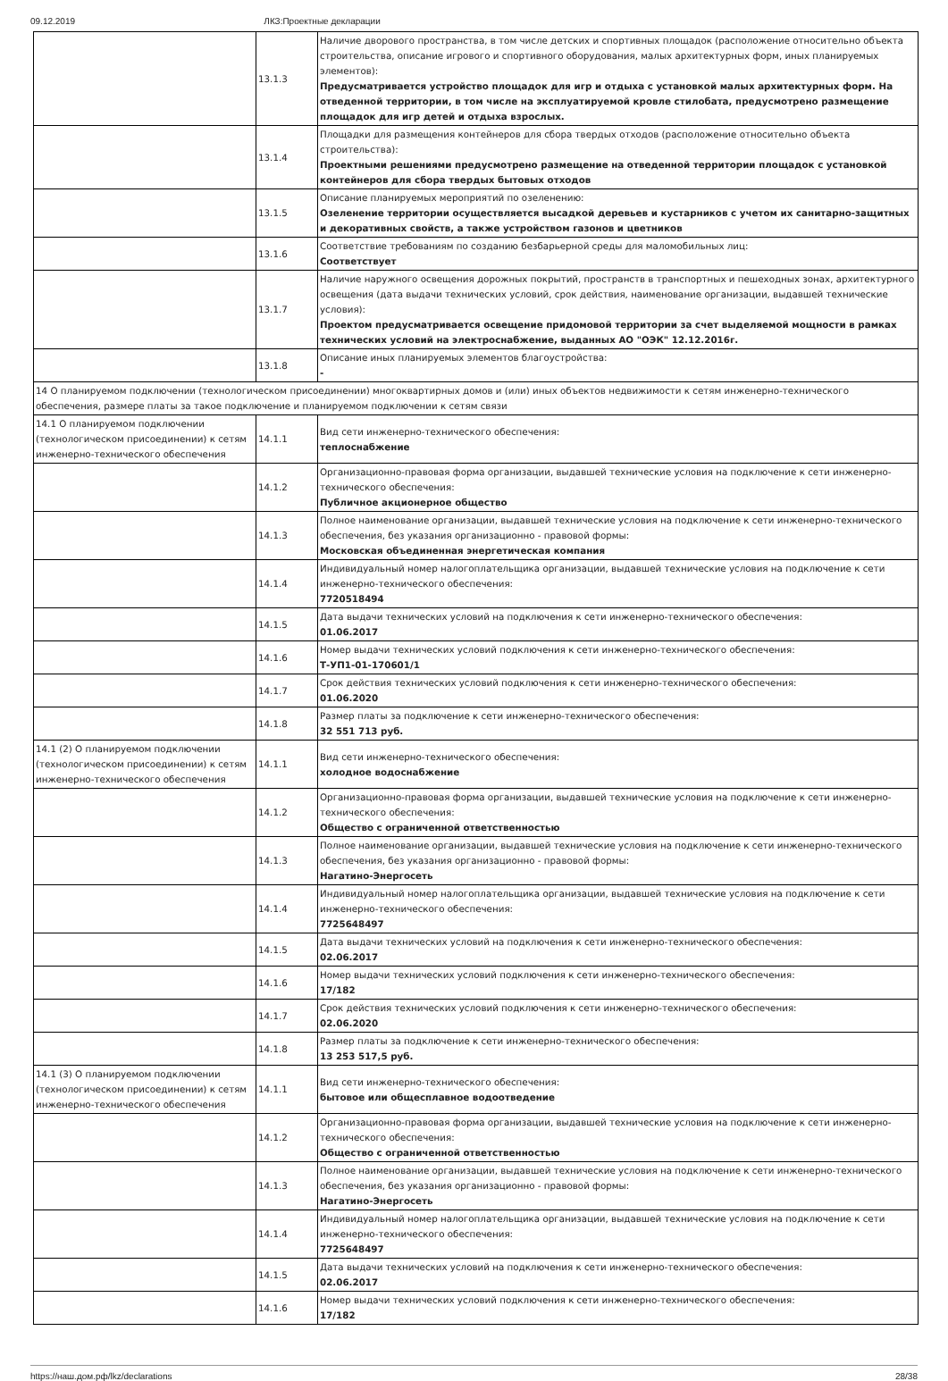09.12.2019 ЛКЗ:Проектные декларации
| | 13.1.3 | Наличие дворового пространства, в том числе детских и спортивных площадок (расположение относительно объекта строительства, описание игрового и спортивного оборудования, малых архитектурных форм, иных планируемых элементов): Предусматривается устройство площадок для игр и отдыха с установкой малых архитектурных форм. На отведенной территории, в том числе на эксплуатируемой кровле стилобата, предусмотрено размещение площадок для игр детей и отдыха взрослых. |
| | 13.1.4 | Площадки для размещения контейнеров для сбора твердых отходов (расположение относительно объекта строительства): Проектными решениями предусмотрено размещение на отведенной территории площадок с установкой контейнеров для сбора твердых бытовых отходов |
| | 13.1.5 | Описание планируемых мероприятий по озеленению: Озеленение территории осуществляется высадкой деревьев и кустарников с учетом их санитарно-защитных и декоративных свойств, а также устройством газонов и цветников |
| | 13.1.6 | Соответствие требованиям по созданию безбарьерной среды для маломобильных лиц: Соответствует |
| | 13.1.7 | Наличие наружного освещения дорожных покрытий, пространств в транспортных и пешеходных зонах, архитектурного освещения (дата выдачи технических условий, срок действия, наименование организации, выдавшей технические условия): Проектом предусматривается освещение придомовой территории за счет выделяемой мощности в рамках технических условий на электроснабжение, выданных АО "ОЭК" 12.12.2016г. |
| | 13.1.8 | Описание иных планируемых элементов благоустройства: - |
| 14 О планируемом подключении (технологическом присоединении) многоквартирных домов и (или) иных объектов недвижимости к сетям инженерно-технического обеспечения, размере платы за такое подключение и планируемом подключении к сетям связи | | |
| 14.1 О планируемом подключении (технологическом присоединении) к сетям инженерно-технического обеспечения | 14.1.1 | Вид сети инженерно-технического обеспечения: теплоснабжение |
| | 14.1.2 | Организационно-правовая форма организации, выдавшей технические условия на подключение к сети инженерно-технического обеспечения: Публичное акционерное общество |
| | 14.1.3 | Полное наименование организации, выдавшей технические условия на подключение к сети инженерно-технического обеспечения, без указания организационно - правовой формы: Московская объединенная энергетическая компания |
| | 14.1.4 | Индивидуальный номер налогоплательщика организации, выдавшей технические условия на подключение к сети инженерно-технического обеспечения: 7720518494 |
| | 14.1.5 | Дата выдачи технических условий на подключения к сети инженерно-технического обеспечения: 01.06.2017 |
| | 14.1.6 | Номер выдачи технических условий подключения к сети инженерно-технического обеспечения: Т-УП1-01-170601/1 |
| | 14.1.7 | Срок действия технических условий подключения к сети инженерно-технического обеспечения: 01.06.2020 |
| | 14.1.8 | Размер платы за подключение к сети инженерно-технического обеспечения: 32 551 713 руб. |
| 14.1 (2) О планируемом подключении (технологическом присоединении) к сетям инженерно-технического обеспечения | 14.1.1 | Вид сети инженерно-технического обеспечения: холодное водоснабжение |
| | 14.1.2 | Организационно-правовая форма организации, выдавшей технические условия на подключение к сети инженерно-технического обеспечения: Общество с ограниченной ответственностью |
| | 14.1.3 | Полное наименование организации, выдавшей технические условия на подключение к сети инженерно-технического обеспечения, без указания организационно - правовой формы: Нагатино-Энергосеть |
| | 14.1.4 | Индивидуальный номер налогоплательщика организации, выдавшей технические условия на подключение к сети инженерно-технического обеспечения: 7725648497 |
| | 14.1.5 | Дата выдачи технических условий на подключения к сети инженерно-технического обеспечения: 02.06.2017 |
| | 14.1.6 | Номер выдачи технических условий подключения к сети инженерно-технического обеспечения: 17/182 |
| | 14.1.7 | Срок действия технических условий подключения к сети инженерно-технического обеспечения: 02.06.2020 |
| | 14.1.8 | Размер платы за подключение к сети инженерно-технического обеспечения: 13 253 517,5 руб. |
| 14.1 (3) О планируемом подключении (технологическом присоединении) к сетям инженерно-технического обеспечения | 14.1.1 | Вид сети инженерно-технического обеспечения: бытовое или общесплавное водоотведение |
| | 14.1.2 | Организационно-правовая форма организации, выдавшей технические условия на подключение к сети инженерно-технического обеспечения: Общество с ограниченной ответственностью |
| | 14.1.3 | Полное наименование организации, выдавшей технические условия на подключение к сети инженерно-технического обеспечения, без указания организационно - правовой формы: Нагатино-Энергосеть |
| | 14.1.4 | Индивидуальный номер налогоплательщика организации, выдавшей технические условия на подключение к сети инженерно-технического обеспечения: 7725648497 |
| | 14.1.5 | Дата выдачи технических условий на подключения к сети инженерно-технического обеспечения: 02.06.2017 |
| | 14.1.6 | Номер выдачи технических условий подключения к сети инженерно-технического обеспечения: 17/182 |
https://наш.дом.рф/lkz/declarations 28/38